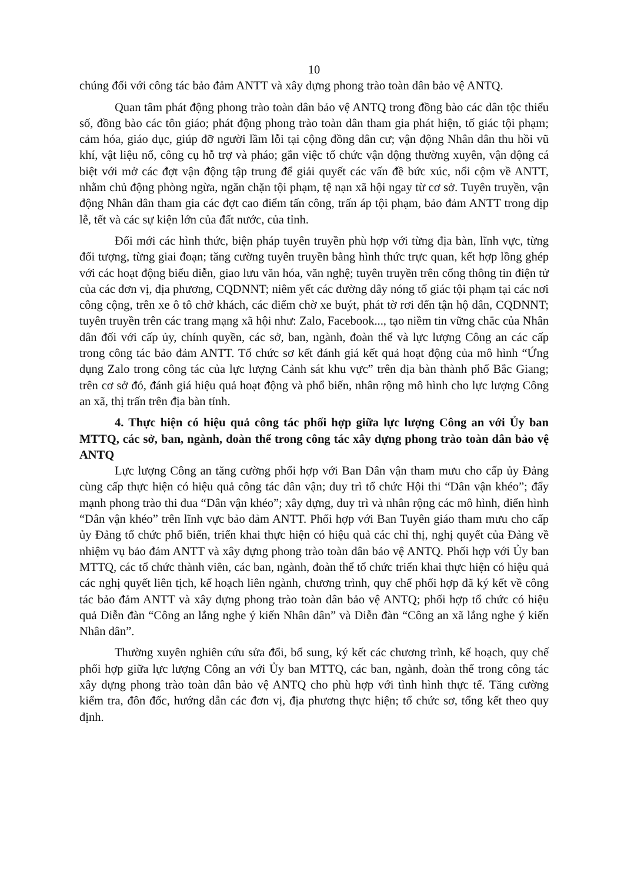10
chúng đối với công tác bảo đảm ANTT và xây dựng phong trào toàn dân bảo vệ ANTQ.
Quan tâm phát động phong trào toàn dân bảo vệ ANTQ trong đồng bào các dân tộc thiểu số, đồng bào các tôn giáo; phát động phong trào toàn dân tham gia phát hiện, tố giác tội phạm; cảm hóa, giáo dục, giúp đỡ người lầm lỗi tại cộng đồng dân cư; vận động Nhân dân thu hồi vũ khí, vật liệu nổ, công cụ hỗ trợ và pháo; gắn việc tổ chức vận động thường xuyên, vận động cá biệt với mở các đợt vận động tập trung để giải quyết các vấn đề bức xúc, nổi cộm về ANTT, nhằm chủ động phòng ngừa, ngăn chặn tội phạm, tệ nạn xã hội ngay từ cơ sở. Tuyên truyền, vận động Nhân dân tham gia các đợt cao điểm tấn công, trấn áp tội phạm, bảo đảm ANTT trong dịp lễ, tết và các sự kiện lớn của đất nước, của tỉnh.
Đổi mới các hình thức, biện pháp tuyên truyền phù hợp với từng địa bàn, lĩnh vực, từng đối tượng, từng giai đoạn; tăng cường tuyên truyền bằng hình thức trực quan, kết hợp lồng ghép với các hoạt động biểu diễn, giao lưu văn hóa, văn nghệ; tuyên truyền trên cổng thông tin điện tử của các đơn vị, địa phương, CQDNNT; niêm yết các đường dây nóng tố giác tội phạm tại các nơi công cộng, trên xe ô tô chở khách, các điểm chờ xe buýt, phát tờ rơi đến tận hộ dân, CQDNNT; tuyên truyền trên các trang mạng xã hội như: Zalo, Facebook..., tạo niềm tin vững chắc của Nhân dân đối với cấp ủy, chính quyền, các sở, ban, ngành, đoàn thể và lực lượng Công an các cấp trong công tác bảo đảm ANTT. Tổ chức sơ kết đánh giá kết quả hoạt động của mô hình “Ứng dụng Zalo trong công tác của lực lượng Cảnh sát khu vực” trên địa bàn thành phố Bắc Giang; trên cơ sở đó, đánh giá hiệu quả hoạt động và phổ biến, nhân rộng mô hình cho lực lượng Công an xã, thị trấn trên địa bàn tỉnh.
4. Thực hiện có hiệu quả công tác phối hợp giữa lực lượng Công an với Ủy ban MTTQ, các sở, ban, ngành, đoàn thể trong công tác xây dựng phong trào toàn dân bảo vệ ANTQ
Lực lượng Công an tăng cường phối hợp với Ban Dân vận tham mưu cho cấp ủy Đảng cùng cấp thực hiện có hiệu quả công tác dân vận; duy trì tổ chức Hội thi “Dân vận khéo”; đẩy mạnh phong trào thi đua “Dân vận khéo”; xây dựng, duy trì và nhân rộng các mô hình, điển hình “Dân vận khéo” trên lĩnh vực bảo đảm ANTT. Phối hợp với Ban Tuyên giáo tham mưu cho cấp ủy Đảng tổ chức phổ biến, triển khai thực hiện có hiệu quả các chỉ thị, nghị quyết của Đảng về nhiệm vụ bảo đảm ANTT và xây dựng phong trào toàn dân bảo vệ ANTQ. Phối hợp với Ủy ban MTTQ, các tổ chức thành viên, các ban, ngành, đoàn thể tổ chức triển khai thực hiện có hiệu quả các nghị quyết liên tịch, kế hoạch liên ngành, chương trình, quy chế phối hợp đã ký kết về công tác bảo đảm ANTT và xây dựng phong trào toàn dân bảo vệ ANTQ; phối hợp tổ chức có hiệu quả Diễn đàn “Công an lắng nghe ý kiến Nhân dân” và Diễn đàn “Công an xã lắng nghe ý kiến Nhân dân”.
Thường xuyên nghiên cứu sửa đổi, bổ sung, ký kết các chương trình, kế hoạch, quy chế phối hợp giữa lực lượng Công an với Ủy ban MTTQ, các ban, ngành, đoàn thể trong công tác xây dựng phong trào toàn dân bảo vệ ANTQ cho phù hợp với tình hình thực tế. Tăng cường kiểm tra, đôn đốc, hướng dẫn các đơn vị, địa phương thực hiện; tổ chức sơ, tổng kết theo quy định.